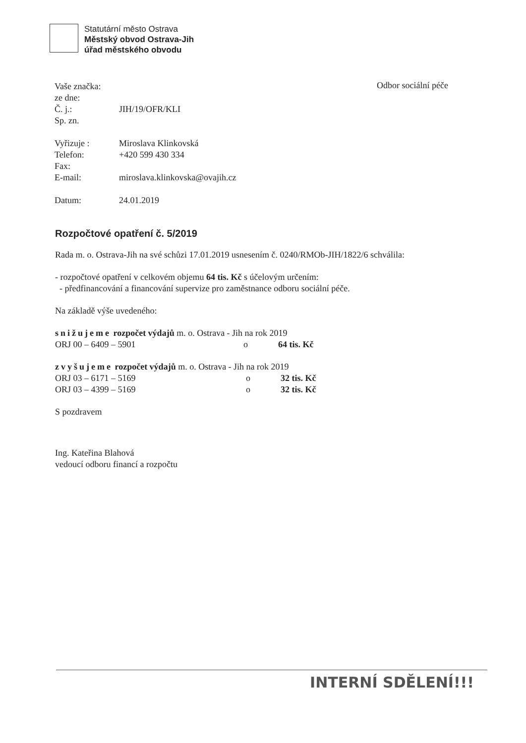Statutární město Ostrava
Městský obvod Ostrava-Jih
úřad městského obvodu
Odbor sociální péče
| Vaše značka: | |
| ze dne: | |
| Č. j.: | JIH/19/OFR/KLI |
| Sp. zn. | |
| Vyřizuje : | Miroslava Klinkovská |
| Telefon: | +420 599 430 334 |
| Fax: | |
| E-mail: | miroslava.klinkovska@ovajih.cz |
| Datum: | 24.01.2019 |
Rozpočtové opatření č. 5/2019
Rada m. o. Ostrava-Jih na své schůzi 17.01.2019 usnesením č. 0240/RMOb-JIH/1822/6 schválila:
- rozpočtové opatření v celkovém objemu 64 tis. Kč s účelovým určením:
- předfinancování a financování supervize pro zaměstnance odboru sociální péče.
Na základě výše uvedeného:
| snižujeme rozpočet výdajů m. o. Ostrava - Jih na rok 2019 | | |
| ORJ 00 – 6409 – 5901 | o | 64 tis. Kč |
| zvyšujeme rozpočet výdajů m. o. Ostrava - Jih na rok 2019 | | |
| ORJ 03 – 6171 – 5169 | o | 32 tis. Kč |
| ORJ 03 – 4399 – 5169 | o | 32 tis. Kč |
S pozdravem
Ing. Kateřina Blahová
vedoucí odboru financí a rozpočtu
INTERNÍ SDĚLENÍ!!!